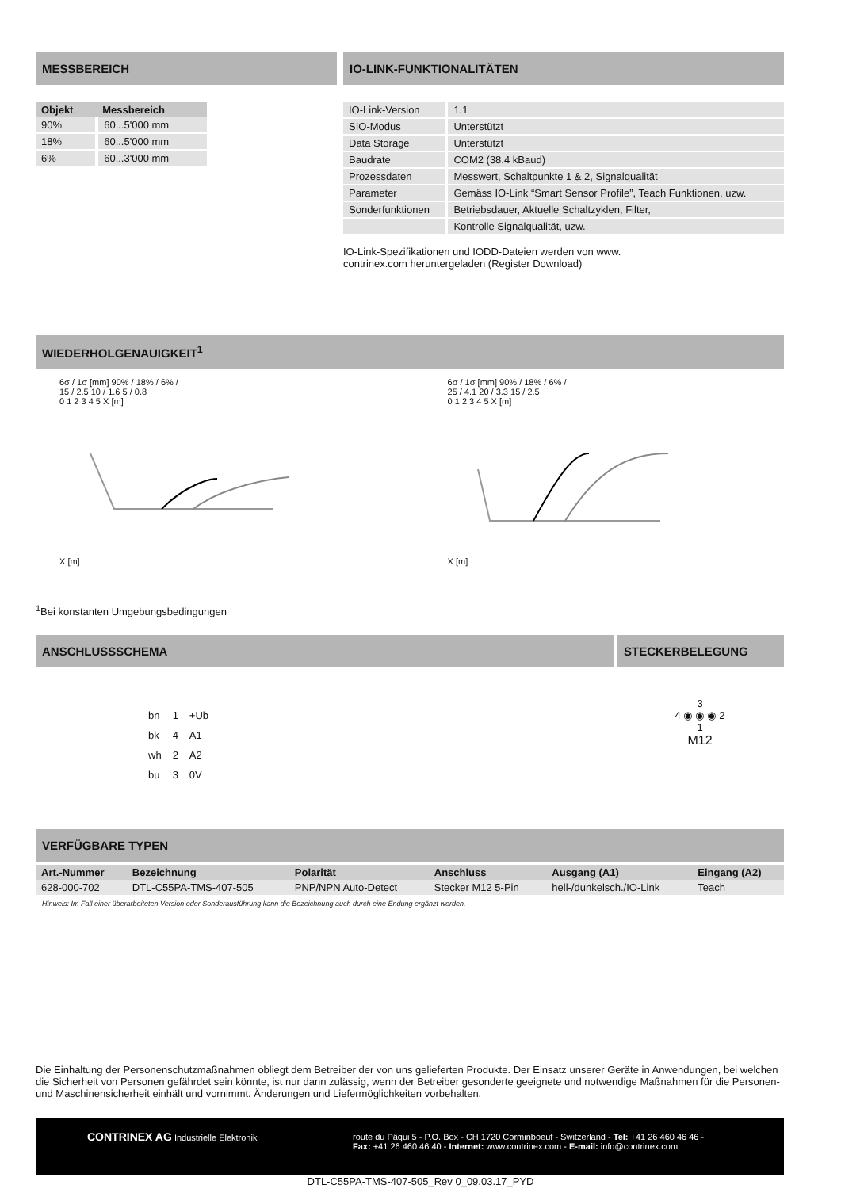MESSBEREICH
| Objekt | Messbereich |
| --- | --- |
| 90% | 60...5'000 mm |
| 18% | 60...5'000 mm |
| 6% | 60...3'000 mm |
IO-LINK-FUNKTIONALITÄTEN
| IO-Link-Version | 1.1 |
| SIO-Modus | Unterstützt |
| Data Storage | Unterstützt |
| Baudrate | COM2 (38.4 kBaud) |
| Prozessdaten | Messwert, Schaltpunkte 1 & 2, Signalqualität |
| Parameter | Gemäss IO-Link “Smart Sensor Profile”, Teach Funktionen, uzw. |
| Sonderfunktionen | Betriebsdauer, Aktuelle Schaltzyklen, Filter, |
| | Kontrolle Signalqualität, uzw. |
IO-Link-Spezifikationen und IODD-Dateien werden von www.
contrinex.com heruntergeladen (Register Download)
WIEDERHOLGENAUIGKEIT<sup>1</sup>
6σ / 1σ [mm] 90% / 18% / 6% /
15 / 2.5 10 / 1.6 5 / 0.8
0 1 2 3 4 5 X [m]
X [m]
6σ / 1σ [mm] 90% / 18% / 6% /
25 / 4.1 20 / 3.3 15 / 2.5
0 1 2 3 4 5 X [m]
X [m]
<sup>1</sup> Bei konstanten Umgebungsbedingungen
ANSCHLUSSSCHEMA STECKERBELEGUNG
| bn | 1 | +Ub |
| bk | 4 | A1 |
| wh | 2 | A2 |
| bu | 3 | 0V |
3
4 ◉ ◉ ◉ 2
1
M12
VERFÜGBARE TYPEN
| Art.-Nummer | Bezeichnung | Polarität | Anschluss | Ausgang (A1) | Eingang (A2) |
| --- | --- | --- | --- | --- | --- |
| 628-000-702 | DTL-C55PA-TMS-407-505 | PNP/NPN Auto-Detect | Stecker M12 5-Pin | hell-/dunkelsch./IO-Link | Teach |
Hinweis: Im Fall einer überarbeiteten Version oder Sonderausführung kann die Bezeichnung auch durch eine Endung ergänzt werden.
Die Einhaltung der Personenschutzmaßnahmen obliegt dem Betreiber der von uns gelieferten Produkte. Der Einsatz unserer Geräte in Anwendungen, bei welchen die Sicherheit von Personen gefährdet sein könnte, ist nur dann zulässig, wenn der Betreiber gesonderte geeignete und notwendige Maßnahmen für die Personen- und Maschinensicherheit einhält und vornimmt. Änderungen und Liefermöglichkeiten vorbehalten.
CONTRINEX AG Industrielle Elektronik route du Pâqui 5 - P.O. Box - CH 1720 Corminboeuf - Switzerland - Tel: +41 26 460 46 46 -
Fax: +41 26 460 46 40 - Internet: www.contrinex.com - E-mail: info@contrinex.com
DTL-C55PA-TMS-407-505_Rev 0_09.03.17_PYD